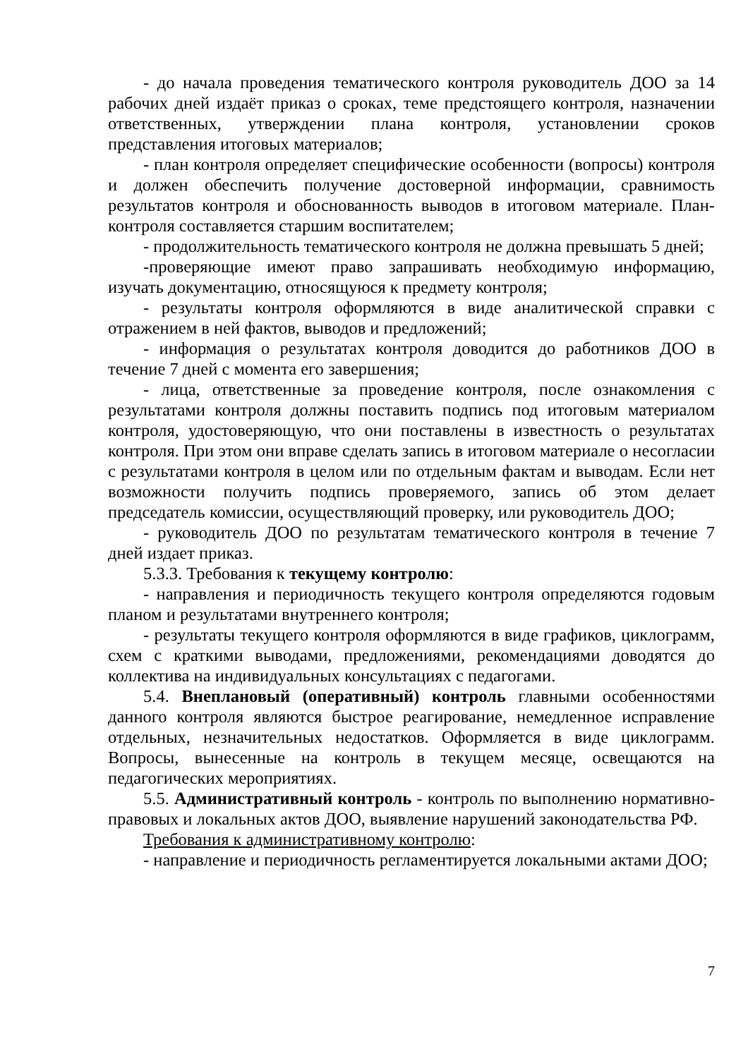- до начала проведения тематического контроля руководитель ДОО за 14 рабочих дней издаёт приказ о сроках, теме предстоящего контроля, назначении ответственных, утверждении плана контроля, установлении сроков представления итоговых материалов;
- план контроля определяет специфические особенности (вопросы) контроля и должен обеспечить получение достоверной информации, сравнимость результатов контроля и обоснованность выводов в итоговом материале. План-контроля составляется старшим воспитателем;
- продолжительность тематического контроля не должна превышать 5 дней;
-проверяющие имеют право запрашивать необходимую информацию, изучать документацию, относящуюся к предмету контроля;
- результаты контроля оформляются в виде аналитической справки с отражением в ней фактов, выводов и предложений;
- информация о результатах контроля доводится до работников ДОО в течение 7 дней с момента его завершения;
- лица, ответственные за проведение контроля, после ознакомления с результатами контроля должны поставить подпись под итоговым материалом контроля, удостоверяющую, что они поставлены в известность о результатах контроля. При этом они вправе сделать запись в итоговом материале о несогласии с результатами контроля в целом или по отдельным фактам и выводам. Если нет возможности получить подпись проверяемого, запись об этом делает председатель комиссии, осуществляющий проверку, или руководитель ДОО;
- руководитель ДОО по результатам тематического контроля в течение 7 дней издает приказ.
5.3.3. Требования к текущему контролю:
- направления и периодичность текущего контроля определяются годовым планом и результатами внутреннего контроля;
- результаты текущего контроля оформляются в виде графиков, циклограмм, схем с краткими выводами, предложениями, рекомендациями доводятся до коллектива на индивидуальных консультациях с педагогами.
5.4. Внеплановый (оперативный) контроль главными особенностями данного контроля являются быстрое реагирование, немедленное исправление отдельных, незначительных недостатков. Оформляется в виде циклограмм. Вопросы, вынесенные на контроль в текущем месяце, освещаются на педагогических мероприятиях.
5.5. Административный контроль - контроль по выполнению нормативно-правовых и локальных актов ДОО, выявление нарушений законодательства РФ.
Требования к административному контролю:
- направление и периодичность регламентируется локальными актами ДОО;
7